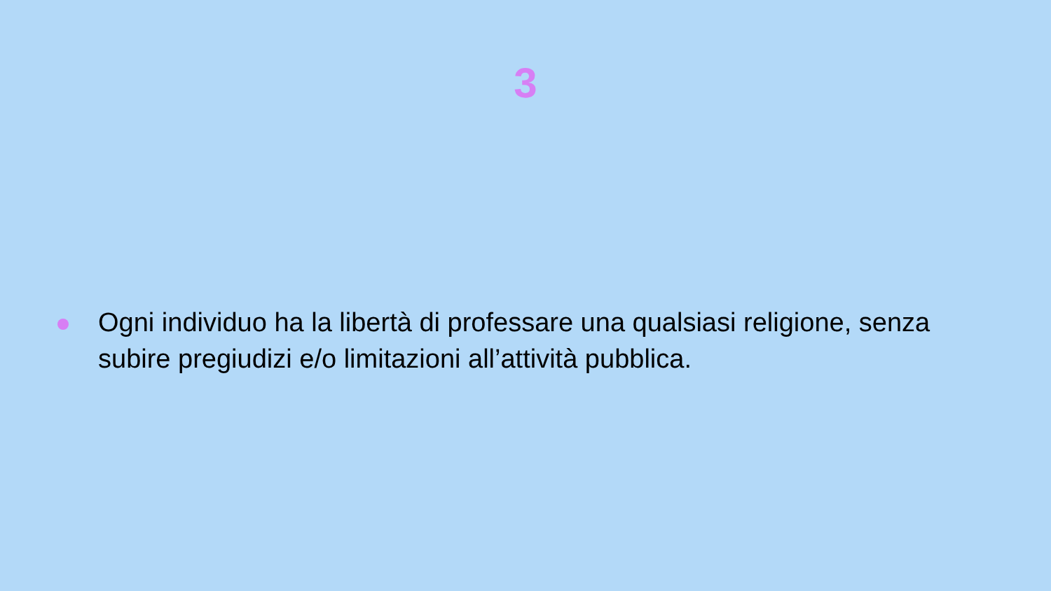3
Ogni individuo ha la libertà di professare una qualsiasi religione, senza subire pregiudizi e/o limitazioni all’attività pubblica.